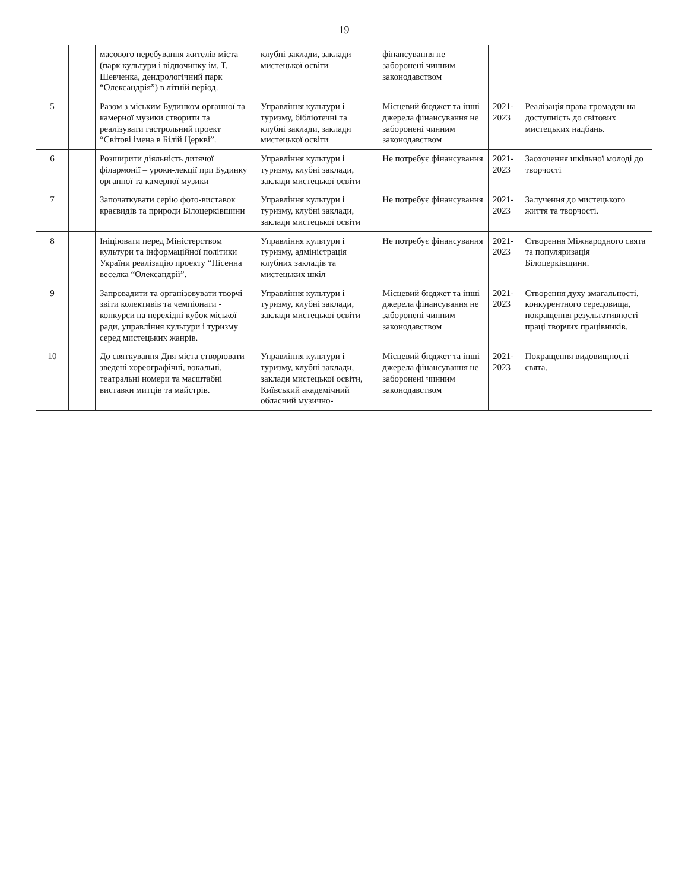19
| | | масового перебування жителів міста (парк культури і відпочинку ім. Т. Шевченка, дендрологічний парк “Олександрія”) в літній період. | клубні заклади, заклади мистецької освіти | фінансування не заборонені чинним законодавством | | |
| 5 | | Разом з міським Будинком органної та камерної музики створити та реалізувати гастрольний проект “Світові імена в Білій Церкві”. | Управління культури і туризму, бібліотечні та клубні заклади, заклади мистецької освіти | Місцевий бюджет та інші джерела фінансування не заборонені чинним законодавством | 2021-2023 | Реалізація права громадян на доступність до світових мистецьких надбань. |
| 6 | | Розширити діяльність дитячої філармонії – уроки-лекції при Будинку органної та камерної музики | Управління культури і туризму, клубні заклади, заклади мистецької освіти | Не потребує фінансування | 2021-2023 | Заохочення шкільної молоді до творчості |
| 7 | | Започаткувати серію фото-виставок краєвидів та природи Білоцерківщини | Управління культури і туризму, клубні заклади, заклади мистецької освіти | Не потребує фінансування | 2021-2023 | Залучення до мистецького життя та творчості. |
| 8 | | Ініціювати перед Міністерством культури та інформаційної політики України реалізацію проекту “Пісенна веселка “Олександрії”. | Управління культури і туризму, адміністрація клубних закладів та мистецьких шкіл | Не потребує фінансування | 2021-2023 | Створення Міжнародного свята та популяризація Білоцерківщини. |
| 9 | | Запровадити та організовувати творчі звіти колективів та чемпіонати - конкурси на перехідні кубок міської ради, управління культури і туризму серед мистецьких жанрів. | Управління культури і туризму, клубні заклади, заклади мистецької освіти | Місцевий бюджет та інші джерела фінансування не заборонені чинним законодавством | 2021-2023 | Створення духу змагальності, конкурентного середовища, покращення результативності праці творчих працівників. |
| 10 | | До святкування Дня міста створювати зведені хореографічні, вокальні, театральні номери та масштабні виставки митців та майстрів. | Управління культури і туризму, клубні заклади, заклади мистецької освіти, Київський академічний обласний музично- | Місцевий бюджет та інші джерела фінансування не заборонені чинним законодавством | 2021-2023 | Покращення видовищності свята. |